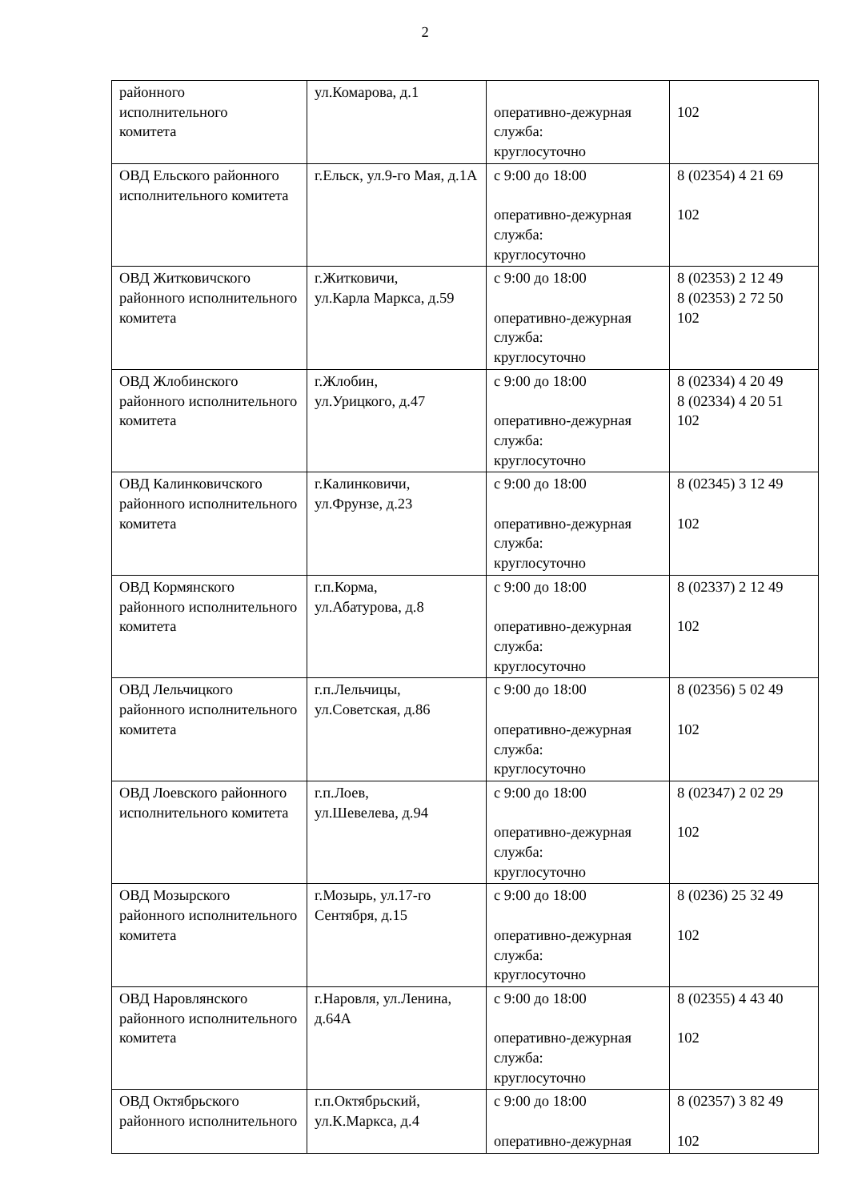2
| районного исполнительного комитета | ул.Комарова, д.1 | оперативно-дежурная служба: круглосуточно | 102 |
| ОВД Ельского районного исполнительного комитета | г.Ельск, ул.9-го Мая, д.1А | с 9:00 до 18:00 оперативно-дежурная служба: круглосуточно | 8 (02354) 4 21 69 102 |
| ОВД Житковичского районного исполнительного комитета | г.Житковичи, ул.Карла Маркса, д.59 | с 9:00 до 18:00 оперативно-дежурная служба: круглосуточно | 8 (02353) 2 12 49 8 (02353) 2 72 50 102 |
| ОВД Жлобинского районного исполнительного комитета | г.Жлобин, ул.Урицкого, д.47 | с 9:00 до 18:00 оперативно-дежурная служба: круглосуточно | 8 (02334) 4 20 49 8 (02334) 4 20 51 102 |
| ОВД Калинковичского районного исполнительного комитета | г.Калинковичи, ул.Фрунзе, д.23 | с 9:00 до 18:00 оперативно-дежурная служба: круглосуточно | 8 (02345) 3 12 49 102 |
| ОВД Кормянского районного исполнительного комитета | г.п.Корма, ул.Абатурова, д.8 | с 9:00 до 18:00 оперативно-дежурная служба: круглосуточно | 8 (02337) 2 12 49 102 |
| ОВД Лельчицкого районного исполнительного комитета | г.п.Лельчицы, ул.Советская, д.86 | с 9:00 до 18:00 оперативно-дежурная служба: круглосуточно | 8 (02356) 5 02 49 102 |
| ОВД Лоевского районного исполнительного комитета | г.п.Лоев, ул.Шевелева, д.94 | с 9:00 до 18:00 оперативно-дежурная служба: круглосуточно | 8 (02347) 2 02 29 102 |
| ОВД Мозырского районного исполнительного комитета | г.Мозырь, ул.17-го Сентября, д.15 | с 9:00 до 18:00 оперативно-дежурная служба: круглосуточно | 8 (0236) 25 32 49 102 |
| ОВД Наровлянского районного исполнительного комитета | г.Наровля, ул.Ленина, д.64А | с 9:00 до 18:00 оперативно-дежурная служба: круглосуточно | 8 (02355) 4 43 40 102 |
| ОВД Октябрьского районного исполнительного | г.п.Октябрьский, ул.К.Маркса, д.4 | с 9:00 до 18:00 оперативно-дежурная | 8 (02357) 3 82 49 102 |